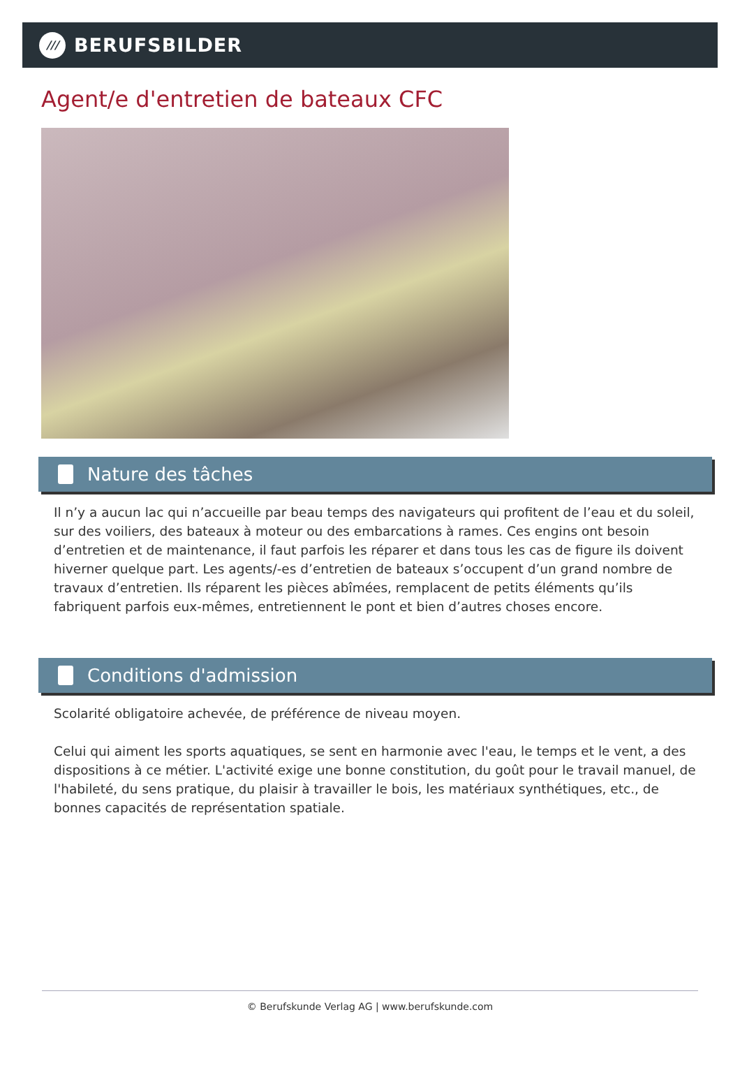///
BERUFSBILDER
Agent/e d'entretien de bateaux CFC
Nature des tâches
Il n’y a aucun lac qui n’accueille par beau temps des navigateurs qui profitent de l’eau et du soleil, sur des voiliers, des bateaux à moteur ou des embarcations à rames. Ces engins ont besoin d’entretien et de maintenance, il faut parfois les réparer et dans tous les cas de figure ils doivent hiverner quelque part. Les agents/-es d’entretien de bateaux s’occupent d’un grand nombre de travaux d’entretien. Ils réparent les pièces abîmées, remplacent de petits éléments qu’ils fabriquent parfois eux-mêmes, entretiennent le pont et bien d’autres choses encore.
Conditions d'admission
Scolarité obligatoire achevée, de préférence de niveau moyen.
Celui qui aiment les sports aquatiques, se sent en harmonie avec l'eau, le temps et le vent, a des dispositions à ce métier. L'activité exige une bonne constitution, du goût pour le travail manuel, de l'habileté, du sens pratique, du plaisir à travailler le bois, les matériaux synthétiques, etc., de bonnes capacités de représentation spatiale.
© Berufskunde Verlag AG | www.berufskunde.com